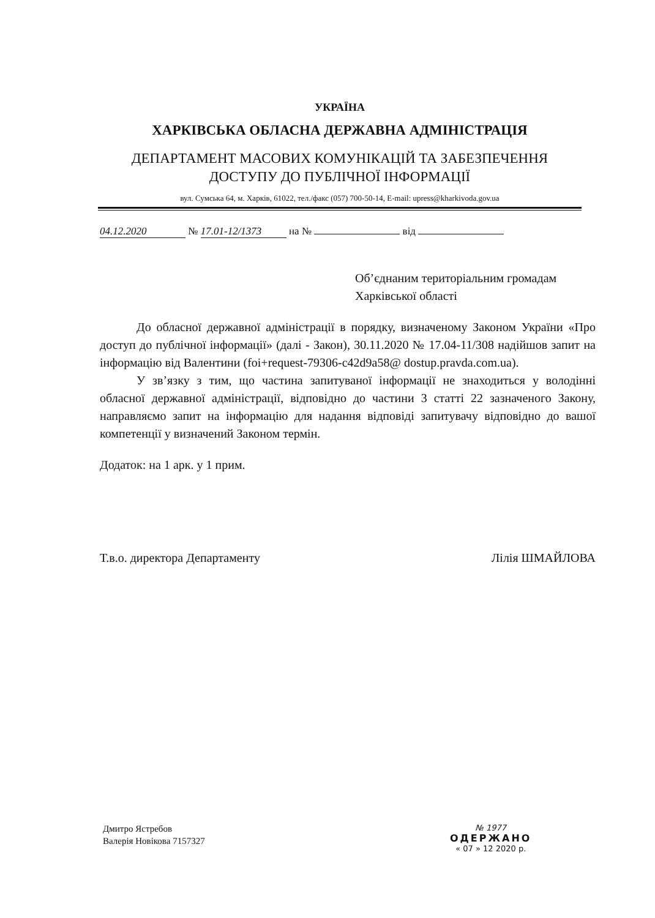УКРАЇНА
ХАРКІВСЬКА ОБЛАСНА ДЕРЖАВНА АДМІНІСТРАЦІЯ
ДЕПАРТАМЕНТ МАСОВИХ КОМУНІКАЦІЙ ТА ЗАБЕЗПЕЧЕННЯ
ДОСТУПУ ДО ПУБЛІЧНОЇ ІНФОРМАЦІЇ
вул. Сумська 64, м. Харків, 61022, тел./факс (057) 700-50-14, E-mail: upress@kharkivoda.gov.ua
04.12.2020 № 17.01-12/1373 на № від
Об’єднаним територіальним громадам
Харківської області
До обласної державної адміністрації в порядку, визначеному Законом України «Про доступ до публічної інформації» (далі - Закон), 30.11.2020 № 17.04-11/308 надійшов запит на інформацію від Валентини (foi+request-79306-c42d9a58@ dostup.pravda.com.ua).
У зв’язку з тим, що частина запитуваної інформації не знаходиться у володінні обласної державної адміністрації, відповідно до частини 3 статті 22 зазначеного Закону, направляємо запит на інформацію для надання відповіді запитувачу відповідно до вашої компетенції у визначений Законом термін.
Додаток: на 1 арк. у 1 прим.
Т.в.о. директора Департаменту Лілія ШМАЙЛОВА
Дмитро Ястребов
Валерія Новікова 7157327
№ 1977
ОДЕРЖАНО
« 07 » 12 2020 р.